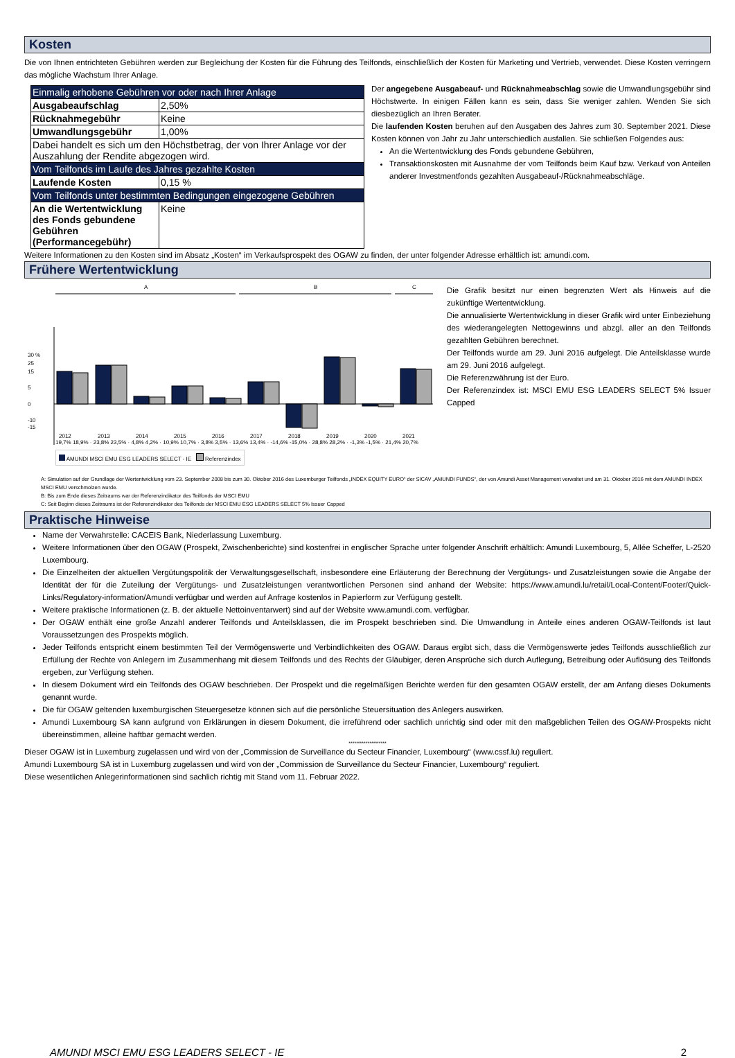Kosten
Die von Ihnen entrichteten Gebühren werden zur Begleichung der Kosten für die Führung des Teilfonds, einschließlich der Kosten für Marketing und Vertrieb, verwendet. Diese Kosten verringern das mögliche Wachstum Ihrer Anlage.
| Einmalig erhobene Gebühren vor oder nach Ihrer Anlage | |
| Ausgabeaufschlag | 2,50% |
| Rücknahmegebühr | Keine |
| Umwandlungsgebühr | 1,00% |
| Dabei handelt es sich um den Höchstbetrag, der von Ihrer Anlage vor der Auszahlung der Rendite abgezogen wird. | |
| Vom Teilfonds im Laufe des Jahres gezahlte Kosten | |
| Laufende Kosten | 0,15 % |
| Vom Teilfonds unter bestimmten Bedingungen eingezogene Gebühren | |
| An die Wertentwicklung des Fonds gebundene Gebühren (Performancegebühr) | Keine |
Der angegebene Ausgabeauf- und Rücknahmeabschlag sowie die Umwandlungsgebühr sind Höchstwerte. In einigen Fällen kann es sein, dass Sie weniger zahlen. Wenden Sie sich diesbezüglich an Ihren Berater.
Die laufenden Kosten beruhen auf den Ausgaben des Jahres zum 30. September 2021. Diese Kosten können von Jahr zu Jahr unterschiedlich ausfallen. Sie schließen Folgendes aus:
An die Wertentwicklung des Fonds gebundene Gebühren,
Transaktionskosten mit Ausnahme der vom Teilfonds beim Kauf bzw. Verkauf von Anteilen anderer Investmentfonds gezahlten Ausgabeauf-/Rücknahmeabschläge.
Weitere Informationen zu den Kosten sind im Absatz „Kosten“ im Verkaufsprospekt des OGAW zu finden, der unter folgender Adresse erhältlich ist: amundi.com.
Frühere Wertentwicklung
A
B
C
30 %
25
15
5
0
-10
-15
2012
2013
2014
2015
2016
2017
2018
2019
2020
2021
19,7% 18,9% · 23,8% 23,5% · 4,8% 4,2% · 10,9% 10,7% · 3,8% 3,5% · 13,6% 13,4% · -14,6% -15,0% · 28,8% 28,2% · -1,3% -1,5% · 21,4% 20,7%
AMUNDI MSCI EMU ESG LEADERS SELECT - IE Referenzindex
Die Grafik besitzt nur einen begrenzten Wert als Hinweis auf die zukünftige Wertentwicklung.
Die annualisierte Wertentwicklung in dieser Grafik wird unter Einbeziehung des wiederangelegten Nettogewinns und abzgl. aller an den Teilfonds gezahlten Gebühren berechnet.
Der Teilfonds wurde am 29. Juni 2016 aufgelegt. Die Anteilsklasse wurde am 29. Juni 2016 aufgelegt.
Die Referenzwährung ist der Euro.
Der Referenzindex ist: MSCI EMU ESG LEADERS SELECT 5% Issuer Capped
A: Simulation auf der Grundlage der Wertentwicklung vom 23. September 2008 bis zum 30. Oktober 2016 des Luxemburger Teilfonds „INDEX EQUITY EURO“ der SICAV „AMUNDI FUNDS“, der von Amundi Asset Management verwaltet und am 31. Oktober 2016 mit dem AMUNDI INDEX MSCI EMU verschmolzen wurde.
B: Bis zum Ende dieses Zeitraums war der Referenzindikator des Teilfonds der MSCI EMU
C: Seit Beginn dieses Zeitraums ist der Referenzindikator des Teilfonds der MSCI EMU ESG LEADERS SELECT 5% Issuer Capped
Praktische Hinweise
Name der Verwahrstelle: CACEIS Bank, Niederlassung Luxemburg.
Weitere Informationen über den OGAW (Prospekt, Zwischenberichte) sind kostenfrei in englischer Sprache unter folgender Anschrift erhältlich: Amundi Luxembourg, 5, Allée Scheffer, L-2520 Luxembourg.
Die Einzelheiten der aktuellen Vergütungspolitik der Verwaltungsgesellschaft, insbesondere eine Erläuterung der Berechnung der Vergütungs- und Zusatzleistungen sowie die Angabe der Identität der für die Zuteilung der Vergütungs- und Zusatzleistungen verantwortlichen Personen sind anhand der Website: https://www.amundi.lu/retail/Local-Content/Footer/Quick-Links/Regulatory-information/Amundi verfügbar und werden auf Anfrage kostenlos in Papierform zur Verfügung gestellt.
Weitere praktische Informationen (z. B. der aktuelle Nettoinventarwert) sind auf der Website www.amundi.com. verfügbar.
Der OGAW enthält eine große Anzahl anderer Teilfonds und Anteilsklassen, die im Prospekt beschrieben sind. Die Umwandlung in Anteile eines anderen OGAW-Teilfonds ist laut Voraussetzungen des Prospekts möglich.
Jeder Teilfonds entspricht einem bestimmten Teil der Vermögenswerte und Verbindlichkeiten des OGAW. Daraus ergibt sich, dass die Vermögenswerte jedes Teilfonds ausschließlich zur Erfüllung der Rechte von Anlegern im Zusammenhang mit diesem Teilfonds und des Rechts der Gläubiger, deren Ansprüche sich durch Auflegung, Betreibung oder Auflösung des Teilfonds ergeben, zur Verfügung stehen.
In diesem Dokument wird ein Teilfonds des OGAW beschrieben. Der Prospekt und die regelmäßigen Berichte werden für den gesamten OGAW erstellt, der am Anfang dieses Dokuments genannt wurde.
Die für OGAW geltenden luxemburgischen Steuergesetze können sich auf die persönliche Steuersituation des Anlegers auswirken.
Amundi Luxembourg SA kann aufgrund von Erklärungen in diesem Dokument, die irreführend oder sachlich unrichtig sind oder mit den maßgeblichen Teilen des OGAW-Prospekts nicht übereinstimmen, alleine haftbar gemacht werden.
********************
Dieser OGAW ist in Luxemburg zugelassen und wird von der „Commission de Surveillance du Secteur Financier, Luxembourg“ (www.cssf.lu) reguliert.
Amundi Luxembourg SA ist in Luxemburg zugelassen und wird von der „Commission de Surveillance du Secteur Financier, Luxembourg“ reguliert.
Diese wesentlichen Anlegerinformationen sind sachlich richtig mit Stand vom 11. Februar 2022.
AMUNDI MSCI EMU ESG LEADERS SELECT - IE 2